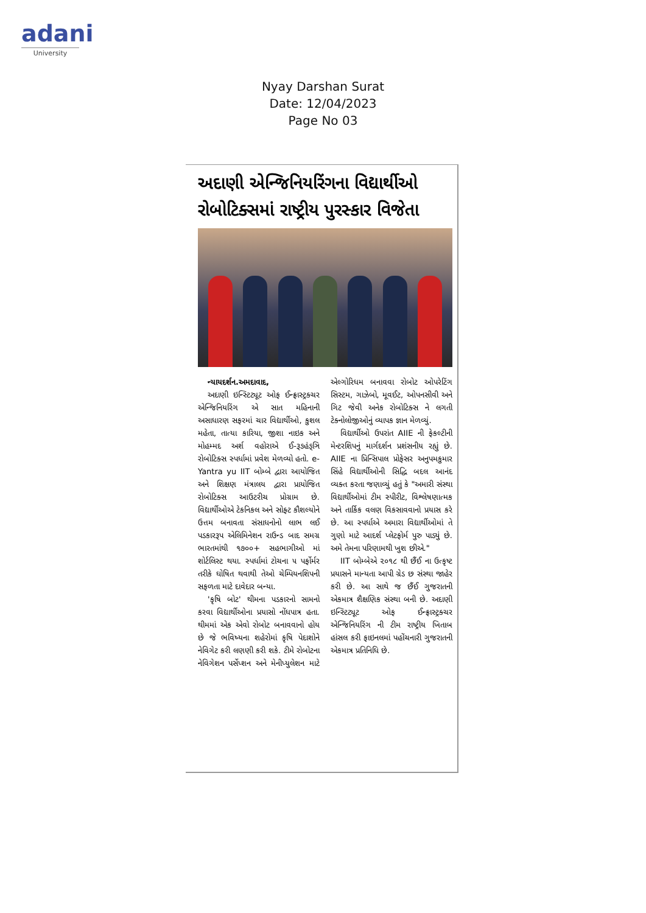adani
University
Nyay Darshan Surat
Date: 12/04/2023
Page No 03
અદાણી એન્જિનિયરિંગના વિદ્યાર્થીઓ રોબોટિક્સમાં રાષ્ટ્રીય પુરસ્કાર વિજેતા
ન્યાયદર્શન.અમદાવાદ,
અદાણી ઇન્સ્ટિટ્યૂટ ઓફ ઈન્ફ્રાસ્ટ્રક્ચર એન્જિનિયરિંગ એ સાત મહિનાની અસાધારણ સફરમાં ચાર વિદ્યાર્થીઓ, કુશલ મહેતા, તાત્યા કારિયા, જીશા નાઇક અને મોહમ્મદ અર્શ વહોરાએ ઈ-રૂઙહંઙ્ઞિ રોબોટિક્સ સ્પર્ધામાં પ્રવેશ મેળવ્યો હતો. e-Yantra yu IIT બોમ્બે દ્વારા આયોજિત અને શિક્ષણ મંત્રાલય દ્વારા પ્રાયોજિત રોબોટિક્સ આઉટરીચ પ્રોગ્રામ છે. વિદ્યાર્થીઓએ ટેકનિકલ અને સોફ્ટ કૌશલ્યોને ઉત્તમ બનાવતા સંસાધનોનો લાભ લઈ પડકારરૂપ એલિમિનેશન રાઉન્ડ બાદ સમગ્ર ભારતમાંથી ૧૭૦૦+ સહભાગીઓ માં શોર્ટલિસ્ટ થયા. સ્પર્ધામાં ટોચના ૫ પર્ફોર્મર તરીકે ઘોષિત થવાથી તેઓ ચેમ્પિયનશિપની સફળતા માટે દાવેદાર બન્યા.
'કૃષિ બોટ' થીમના પડકારનો સામનો કરવા વિદ્યાર્થીઓના પ્રયાસો નોંધપાત્ર હતા. થીમમાં એક એવો રોબોટ બનાવવાનો હોય છે જે ભવિષ્યના શહેરોમાં કૃષિ પેદાશોને નેવિગેટ કરી લણણી કરી શકે. ટીમે રોબોટના નેવિગેશન પર્સેપ્શન અને મેનીપ્યુલેશન માટે એલ્ગોરિધમ બનાવવા રોબોટ ઓપરેટિંગ સિસ્ટમ, ગાઝેબો, મૂવઈટ, ઓપનસીવી અને ગિટ જેવી અનેક રોબોટિક્સ ને લગતી ટેક્નોલોજીઓનું વ્યાપક જ્ઞાન મેળવ્યું.
વિદ્યાર્થીઓ ઉપરાંત AIIE ની ફેકલ્ટીની મેન્ટરશિપનું માર્ગદર્શન પ્રશંસનીય રહ્યું છે. AIIE ના પ્રિન્સિપાલ પ્રોફેસર અનુપમકુમાર સિંહે વિદ્યાર્થીઓની સિદ્ધિ બદલ આનંદ વ્યક્ત કરતા જણાવ્યું હતું કે "અમારી સંસ્થા વિદ્યાર્થીઓમાં ટીમ સ્પીરીટ, વિશ્લેષણાત્મક અને તાર્કિક વલણ વિકસાવવાનો પ્રયાસ કરે છે. આ સ્પર્ધાએ અમારા વિદ્યાર્થીઓમાં તે ગુણો માટે આદર્શ પ્લેટફોર્મ પુરુ પાડ્યું છે. અમે તેમના પરિણામથી ખુશ છીએ."
IIT બોમ્બેએ ૨૦૧૮ થી છૈંઈ ના ઉત્કૃષ્ટ પ્રયાસને માન્યતા આપી ગ્રેડ છ સંસ્થા જાહેર કરી છે. આ સાથે જ છૈંઈ ગુજરાતની એકમાત્ર શૈક્ષણિક સંસ્થા બની છે. અદાણી ઇન્સ્ટિટ્યૂટ ઓફ ઈન્ફ્રાસ્ટ્રક્ચર એન્જિનિયરિંગ ની ટીમ રાષ્ટ્રીય ખિતાબ હાંસલ કરી ફાઇનલમાં પહોંચનારી ગુજરાતની એકમાત્ર પ્રતિનિધિ છે.